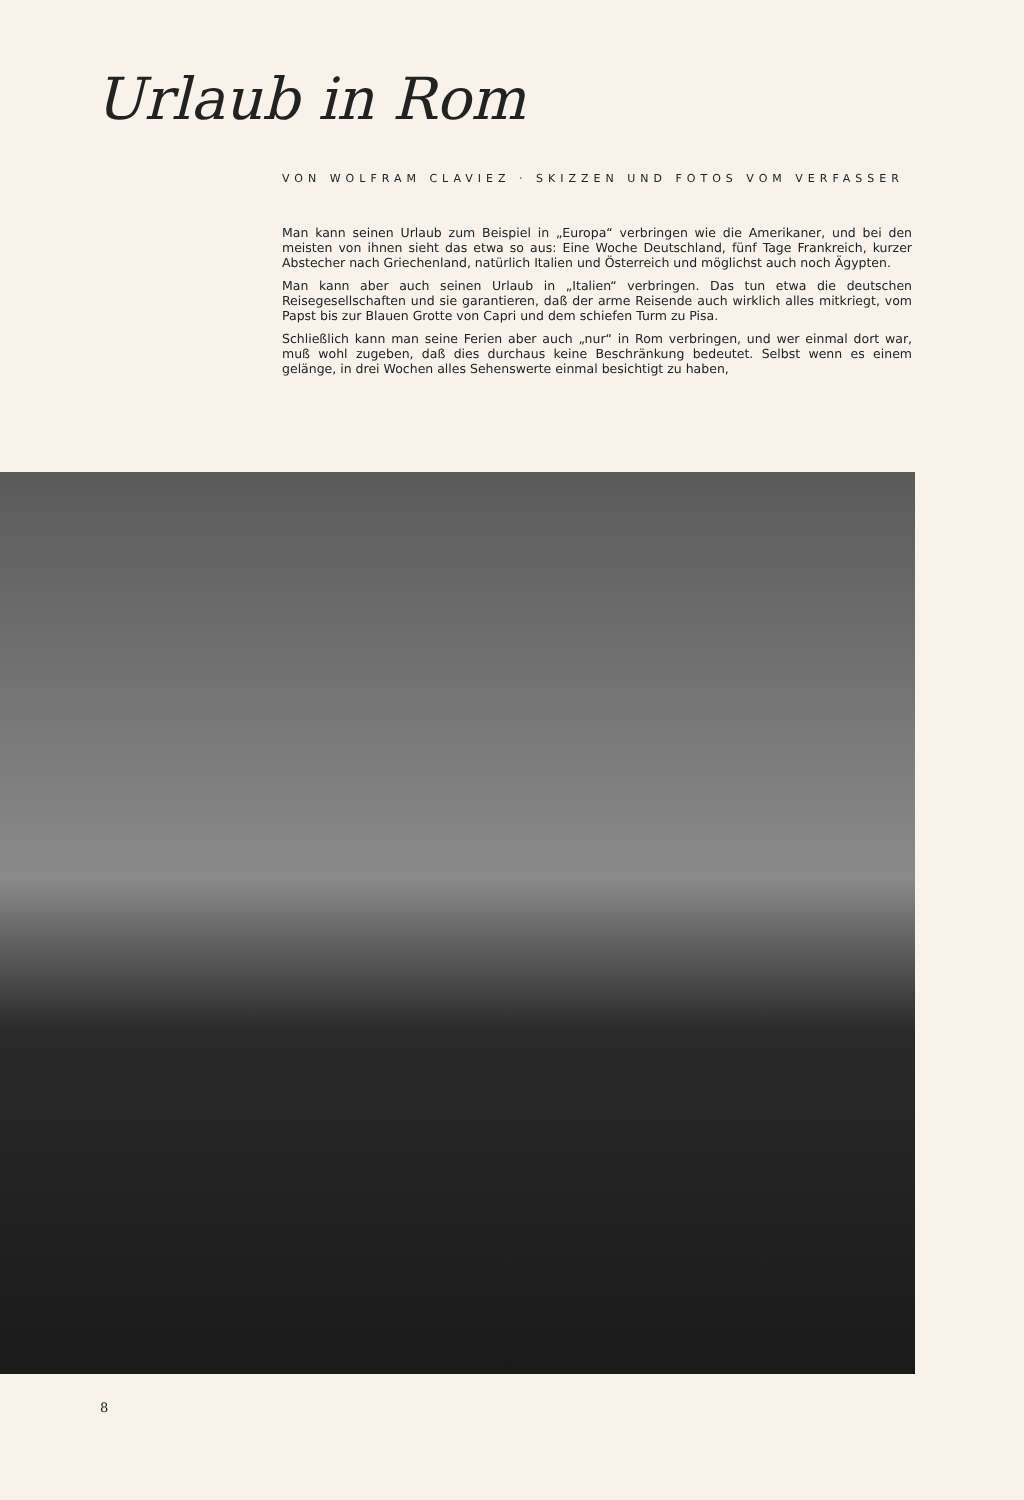Urlaub in Rom
VON WOLFRAM CLAVIEZ · SKIZZEN UND FOTOS VOM VERFASSER
Man kann seinen Urlaub zum Beispiel in „Europa“ verbringen wie die Amerikaner, und bei den meisten von ihnen sieht das etwa so aus: Eine Woche Deutschland, fünf Tage Frankreich, kurzer Abstecher nach Griechenland, natürlich Italien und Österreich und möglichst auch noch Ägypten.
Man kann aber auch seinen Urlaub in „Italien“ verbringen. Das tun etwa die deutschen Reisegesellschaften und sie garantieren, daß der arme Reisende auch wirklich alles mitkriegt, vom Papst bis zur Blauen Grotte von Capri und dem schiefen Turm zu Pisa.
Schließlich kann man seine Ferien aber auch „nur“ in Rom verbringen, und wer einmal dort war, muß wohl zugeben, daß dies durchaus keine Beschränkung bedeutet. Selbst wenn es einem gelänge, in drei Wochen alles Sehenswerte einmal besichtigt zu haben,
8